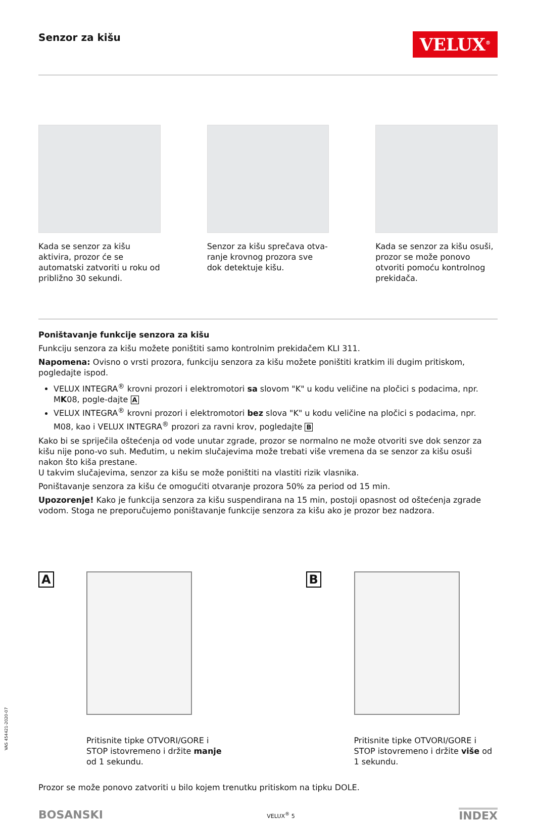Senzor za kišu
VELUX<sup>®</sup>
Kada se senzor za kišu aktivira, prozor će se automatski zatvoriti u roku od približno 30 sekundi.
Senzor za kišu sprečava otva-ranje krovnog prozora sve dok detektuje kišu.
Kada se senzor za kišu osuši, prozor se može ponovo otvoriti pomoću kontrolnog prekidača.
Poništavanje funkcije senzora za kišu
Funkciju senzora za kišu možete poništiti samo kontrolnim prekidačem KLI 311.
Napomena: Ovisno o vrsti prozora, funkciju senzora za kišu možete poništiti kratkim ili dugim pritiskom, pogledajte ispod.
VELUX INTEGRA<sup>®</sup> krovni prozori i elektromotori sa slovom "K" u kodu veličine na pločici s podacima, npr. MK08, pogle-dajte A
VELUX INTEGRA<sup>®</sup> krovni prozori i elektromotori bez slova "K" u kodu veličine na pločici s podacima, npr. M08, kao i VELUX INTEGRA<sup>®</sup> prozori za ravni krov, pogledajte B
Kako bi se spriječila oštećenja od vode unutar zgrade, prozor se normalno ne može otvoriti sve dok senzor za kišu nije pono-vo suh. Međutim, u nekim slučajevima može trebati više vremena da se senzor za kišu osuši nakon što kiša prestane.
U takvim slučajevima, senzor za kišu se može poništiti na vlastiti rizik vlasnika.
Poništavanje senzora za kišu će omogućiti otvaranje prozora 50% za period od 15 min.
Upozorenje! Kako je funkcija senzora za kišu suspendirana na 15 min, postoji opasnost od oštećenja zgrade vodom. Stoga ne preporučujemo poništavanje funkcije senzora za kišu ako je prozor bez nadzora.
A
Pritisnite tipke OTVORI/GORE i STOP istovremeno i držite manje od 1 sekundu.
B
Pritisnite tipke OTVORI/GORE i STOP istovremeno i držite više od 1 sekundu.
Prozor se može ponovo zatvoriti u bilo kojem trenutku pritiskom na tipku DOLE.
BOSANSKI VELUX<sup>®</sup> 5 INDEX
VAS 454421-2020-07